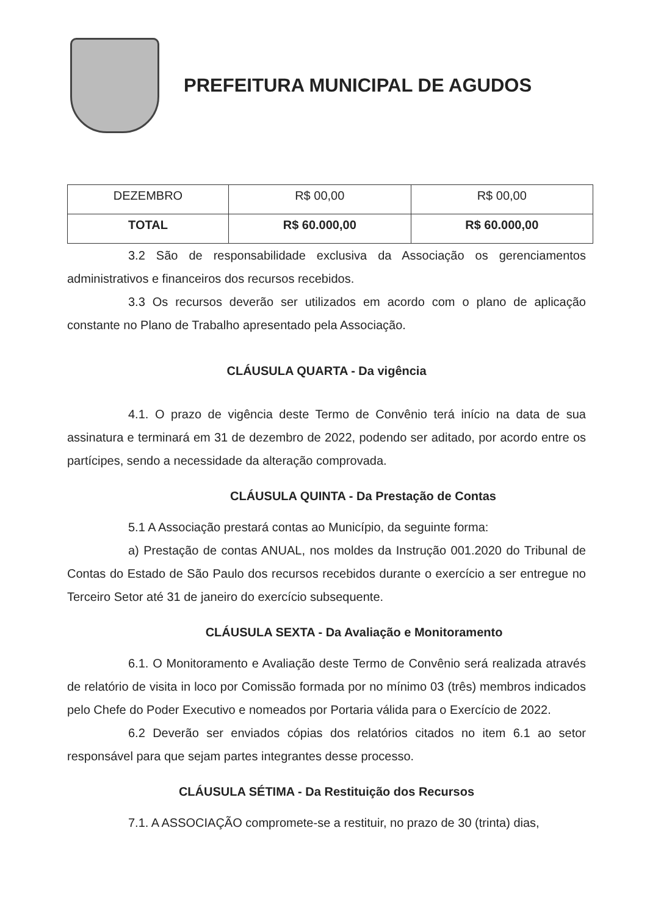PREFEITURA MUNICIPAL DE AGUDOS
| DEZEMBRO | R$ 00,00 | R$ 00,00 |
| TOTAL | R$ 60.000,00 | R$ 60.000,00 |
3.2 São de responsabilidade exclusiva da Associação os gerenciamentos administrativos e financeiros dos recursos recebidos.
3.3 Os recursos deverão ser utilizados em acordo com o plano de aplicação constante no Plano de Trabalho apresentado pela Associação.
CLÁUSULA QUARTA - Da vigência
4.1. O prazo de vigência deste Termo de Convênio terá início na data de sua assinatura e terminará em 31 de dezembro de 2022, podendo ser aditado, por acordo entre os partícipes, sendo a necessidade da alteração comprovada.
CLÁUSULA QUINTA - Da Prestação de Contas
5.1 A Associação prestará contas ao Município, da seguinte forma:
a) Prestação de contas ANUAL, nos moldes da Instrução 001.2020 do Tribunal de Contas do Estado de São Paulo dos recursos recebidos durante o exercício a ser entregue no Terceiro Setor até 31 de janeiro do exercício subsequente.
CLÁUSULA SEXTA - Da Avaliação e Monitoramento
6.1. O Monitoramento e Avaliação deste Termo de Convênio será realizada através de relatório de visita in loco por Comissão formada por no mínimo 03 (três) membros indicados pelo Chefe do Poder Executivo e nomeados por Portaria válida para o Exercício de 2022.
6.2 Deverão ser enviados cópias dos relatórios citados no item 6.1 ao setor responsável para que sejam partes integrantes desse processo.
CLÁUSULA SÉTIMA - Da Restituição dos Recursos
7.1. A ASSOCIAÇÃO compromete-se a restituir, no prazo de 30 (trinta) dias,